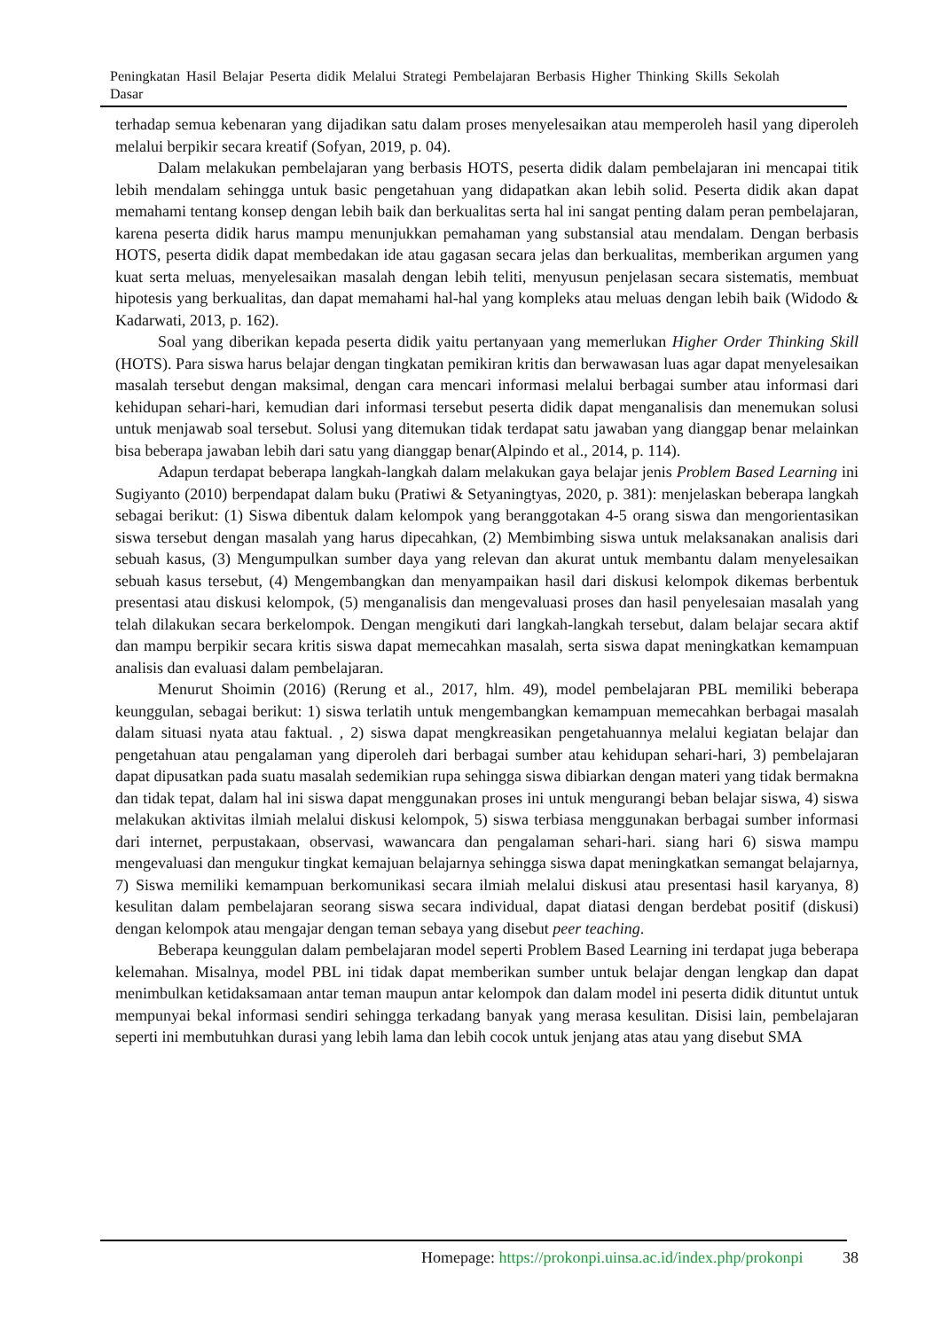Peningkatan Hasil Belajar Peserta didik Melalui Strategi Pembelajaran Berbasis Higher Thinking Skills Sekolah Dasar
terhadap semua kebenaran yang dijadikan satu dalam proses menyelesaikan atau memperoleh hasil yang diperoleh melalui berpikir secara kreatif (Sofyan, 2019, p. 04).
Dalam melakukan pembelajaran yang berbasis HOTS, peserta didik dalam pembelajaran ini mencapai titik lebih mendalam sehingga untuk basic pengetahuan yang didapatkan akan lebih solid. Peserta didik akan dapat memahami tentang konsep dengan lebih baik dan berkualitas serta hal ini sangat penting dalam peran pembelajaran, karena peserta didik harus mampu menunjukkan pemahaman yang substansial atau mendalam. Dengan berbasis HOTS, peserta didik dapat membedakan ide atau gagasan secara jelas dan berkualitas, memberikan argumen yang kuat serta meluas, menyelesaikan masalah dengan lebih teliti, menyusun penjelasan secara sistematis, membuat hipotesis yang berkualitas, dan dapat memahami hal-hal yang kompleks atau meluas dengan lebih baik (Widodo & Kadarwati, 2013, p. 162).
Soal yang diberikan kepada peserta didik yaitu pertanyaan yang memerlukan Higher Order Thinking Skill (HOTS). Para siswa harus belajar dengan tingkatan pemikiran kritis dan berwawasan luas agar dapat menyelesaikan masalah tersebut dengan maksimal, dengan cara mencari informasi melalui berbagai sumber atau informasi dari kehidupan sehari-hari, kemudian dari informasi tersebut peserta didik dapat menganalisis dan menemukan solusi untuk menjawab soal tersebut. Solusi yang ditemukan tidak terdapat satu jawaban yang dianggap benar melainkan bisa beberapa jawaban lebih dari satu yang dianggap benar(Alpindo et al., 2014, p. 114).
Adapun terdapat beberapa langkah-langkah dalam melakukan gaya belajar jenis Problem Based Learning ini Sugiyanto (2010) berpendapat dalam buku (Pratiwi & Setyaningtyas, 2020, p. 381): menjelaskan beberapa langkah sebagai berikut: (1) Siswa dibentuk dalam kelompok yang beranggotakan 4-5 orang siswa dan mengorientasikan siswa tersebut dengan masalah yang harus dipecahkan, (2) Membimbing siswa untuk melaksanakan analisis dari sebuah kasus, (3) Mengumpulkan sumber daya yang relevan dan akurat untuk membantu dalam menyelesaikan sebuah kasus tersebut, (4) Mengembangkan dan menyampaikan hasil dari diskusi kelompok dikemas berbentuk presentasi atau diskusi kelompok, (5) menganalisis dan mengevaluasi proses dan hasil penyelesaian masalah yang telah dilakukan secara berkelompok. Dengan mengikuti dari langkah-langkah tersebut, dalam belajar secara aktif dan mampu berpikir secara kritis siswa dapat memecahkan masalah, serta siswa dapat meningkatkan kemampuan analisis dan evaluasi dalam pembelajaran.
Menurut Shoimin (2016) (Rerung et al., 2017, hlm. 49), model pembelajaran PBL memiliki beberapa keunggulan, sebagai berikut: 1) siswa terlatih untuk mengembangkan kemampuan memecahkan berbagai masalah dalam situasi nyata atau faktual. , 2) siswa dapat mengkreasikan pengetahuannya melalui kegiatan belajar dan pengetahuan atau pengalaman yang diperoleh dari berbagai sumber atau kehidupan sehari-hari, 3) pembelajaran dapat dipusatkan pada suatu masalah sedemikian rupa sehingga siswa dibiarkan dengan materi yang tidak bermakna dan tidak tepat, dalam hal ini siswa dapat menggunakan proses ini untuk mengurangi beban belajar siswa, 4) siswa melakukan aktivitas ilmiah melalui diskusi kelompok, 5) siswa terbiasa menggunakan berbagai sumber informasi dari internet, perpustakaan, observasi, wawancara dan pengalaman sehari-hari. siang hari 6) siswa mampu mengevaluasi dan mengukur tingkat kemajuan belajarnya sehingga siswa dapat meningkatkan semangat belajarnya, 7) Siswa memiliki kemampuan berkomunikasi secara ilmiah melalui diskusi atau presentasi hasil karyanya, 8) kesulitan dalam pembelajaran seorang siswa secara individual, dapat diatasi dengan berdebat positif (diskusi) dengan kelompok atau mengajar dengan teman sebaya yang disebut peer teaching.
Beberapa keunggulan dalam pembelajaran model seperti Problem Based Learning ini terdapat juga beberapa kelemahan. Misalnya, model PBL ini tidak dapat memberikan sumber untuk belajar dengan lengkap dan dapat menimbulkan ketidaksamaan antar teman maupun antar kelompok dan dalam model ini peserta didik dituntut untuk mempunyai bekal informasi sendiri sehingga terkadang banyak yang merasa kesulitan. Disisi lain, pembelajaran seperti ini membutuhkan durasi yang lebih lama dan lebih cocok untuk jenjang atas atau yang disebut SMA
Homepage: https://prokonpi.uinsa.ac.id/index.php/prokonpi 38